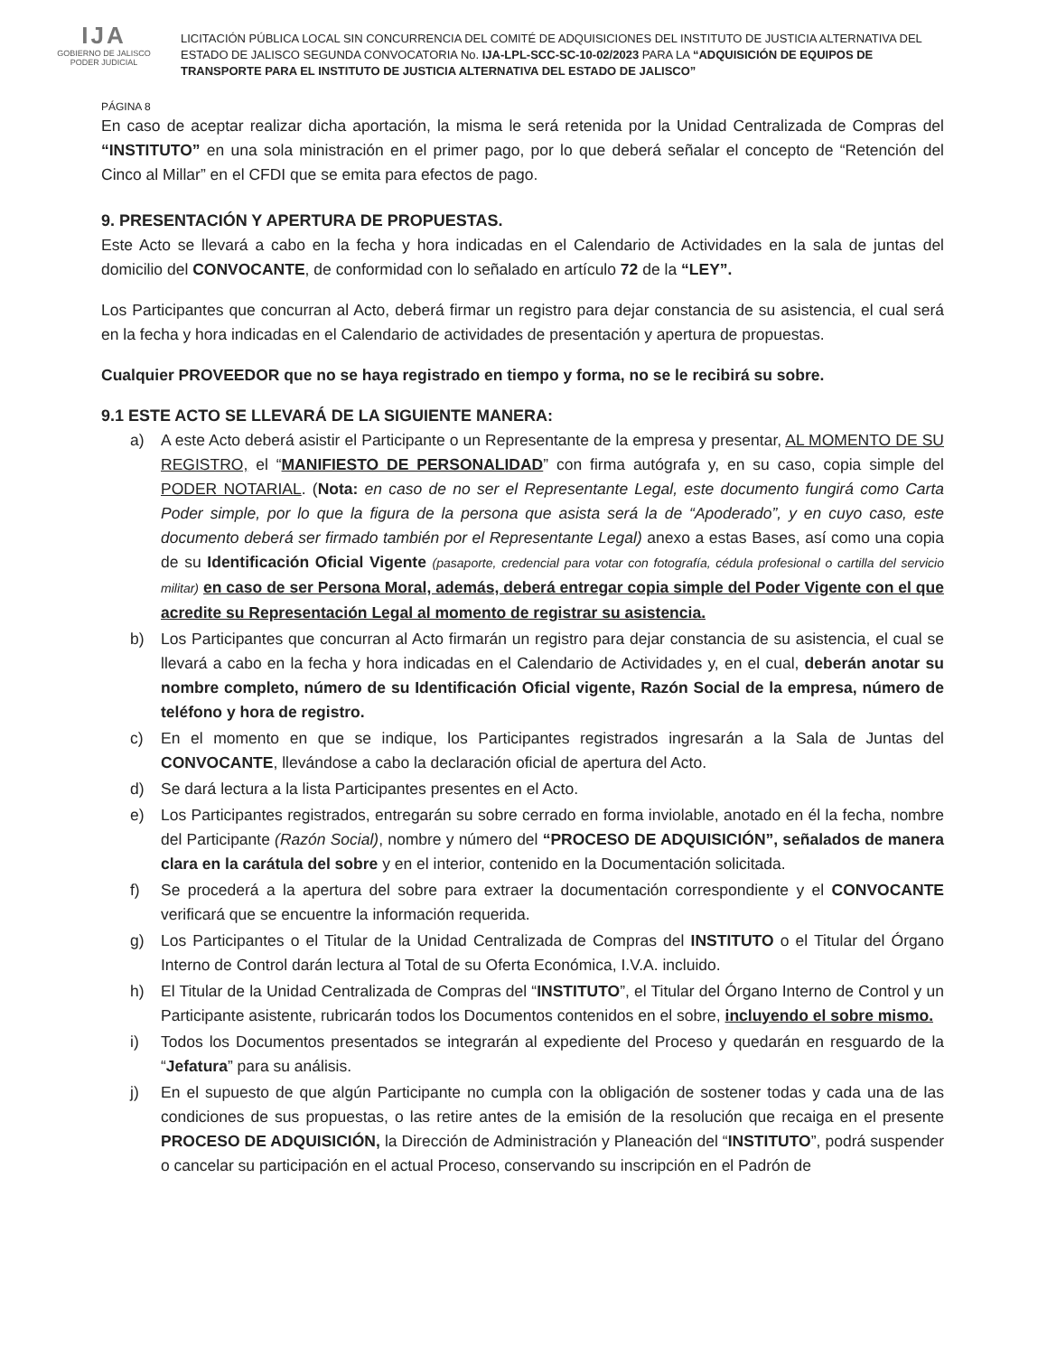IJA
GOBIERNO DE JALISCO
PODER JUDICIAL
LICITACIÓN PÚBLICA LOCAL SIN CONCURRENCIA DEL COMITÉ DE ADQUISICIONES DEL INSTITUTO DE JUSTICIA ALTERNATIVA DEL ESTADO DE JALISCO SEGUNDA CONVOCATORIA No. IJA-LPL-SCC-SC-10-02/2023 PARA LA “ADQUISICIÓN DE EQUIPOS DE TRANSPORTE PARA EL INSTITUTO DE JUSTICIA ALTERNATIVA DEL ESTADO DE JALISCO”
PÁGINA 8
En caso de aceptar realizar dicha aportación, la misma le será retenida por la Unidad Centralizada de Compras del “INSTITUTO” en una sola ministración en el primer pago, por lo que deberá señalar el concepto de “Retención del Cinco al Millar” en el CFDI que se emita para efectos de pago.
9. PRESENTACIÓN Y APERTURA DE PROPUESTAS.
Este Acto se llevará a cabo en la fecha y hora indicadas en el Calendario de Actividades en la sala de juntas del domicilio del CONVOCANTE, de conformidad con lo señalado en artículo 72 de la “LEY”.
Los Participantes que concurran al Acto, deberá firmar un registro para dejar constancia de su asistencia, el cual será en la fecha y hora indicadas en el Calendario de actividades de presentación y apertura de propuestas.
Cualquier PROVEEDOR que no se haya registrado en tiempo y forma, no se le recibirá su sobre.
9.1 ESTE ACTO SE LLEVARÁ DE LA SIGUIENTE MANERA:
a) A este Acto deberá asistir el Participante o un Representante de la empresa y presentar, AL MOMENTO DE SU REGISTRO, el “MANIFIESTO DE PERSONALIDAD” con firma autógrafa y, en su caso, copia simple del PODER NOTARIAL. (Nota: en caso de no ser el Representante Legal, este documento fungirá como Carta Poder simple, por lo que la figura de la persona que asista será la de “Apoderado”, y en cuyo caso, este documento deberá ser firmado también por el Representante Legal) anexo a estas Bases, así como una copia de su Identificación Oficial Vigente (pasaporte, credencial para votar con fotografía, cédula profesional o cartilla del servicio militar) en caso de ser Persona Moral, además, deberá entregar copia simple del Poder Vigente con el que acredite su Representación Legal al momento de registrar su asistencia.
b) Los Participantes que concurran al Acto firmarán un registro para dejar constancia de su asistencia, el cual se llevará a cabo en la fecha y hora indicadas en el Calendario de Actividades y, en el cual, deberán anotar su nombre completo, número de su Identificación Oficial vigente, Razón Social de la empresa, número de teléfono y hora de registro.
c) En el momento en que se indique, los Participantes registrados ingresarán a la Sala de Juntas del CONVOCANTE, llevándose a cabo la declaración oficial de apertura del Acto.
d) Se dará lectura a la lista Participantes presentes en el Acto.
e) Los Participantes registrados, entregarán su sobre cerrado en forma inviolable, anotado en él la fecha, nombre del Participante (Razón Social), nombre y número del “PROCESO DE ADQUISICIÓN”, señalados de manera clara en la carátula del sobre y en el interior, contenido en la Documentación solicitada.
f) Se procederá a la apertura del sobre para extraer la documentación correspondiente y el CONVOCANTE verificará que se encuentre la información requerida.
g) Los Participantes o el Titular de la Unidad Centralizada de Compras del INSTITUTO o el Titular del Órgano Interno de Control darán lectura al Total de su Oferta Económica, I.V.A. incluido.
h) El Titular de la Unidad Centralizada de Compras del “INSTITUTO”, el Titular del Órgano Interno de Control y un Participante asistente, rubricarán todos los Documentos contenidos en el sobre, incluyendo el sobre mismo.
i) Todos los Documentos presentados se integrarán al expediente del Proceso y quedarán en resguardo de la “Jefatura” para su análisis.
j) En el supuesto de que algún Participante no cumpla con la obligación de sostener todas y cada una de las condiciones de sus propuestas, o las retire antes de la emisión de la resolución que recaiga en el presente PROCESO DE ADQUISICIÓN, la Dirección de Administración y Planeación del “INSTITUTO”, podrá suspender o cancelar su participación en el actual Proceso, conservando su inscripción en el Padrón de